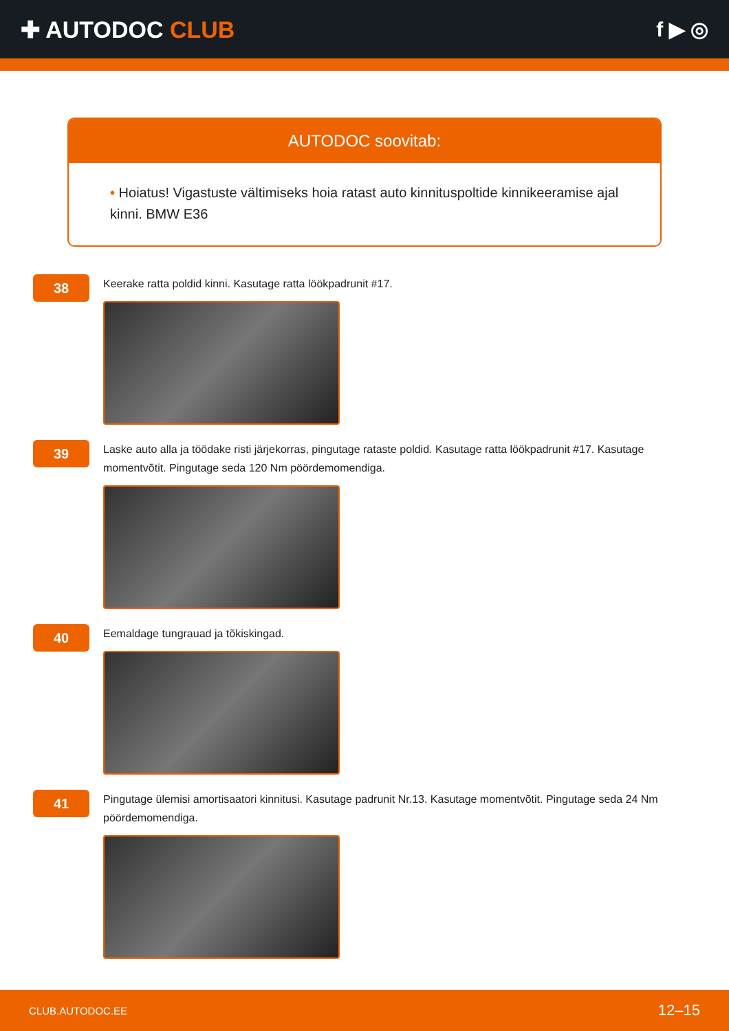✚ AUTODOC CLUB f ▶ ◎
AUTODOC soovitab:
• Hoiatus! Vigastuste vältimiseks hoia ratast auto kinnituspoltide kinnikeeramise ajal kinni. BMW E36
38
Keerake ratta poldid kinni. Kasutage ratta löökpadrunit #17.
39
Laske auto alla ja töödake risti järjekorras, pingutage rataste poldid. Kasutage ratta löökpadrunit #17. Kasutage momentvõtit. Pingutage seda 120 Nm pöördemomendiga.
40
Eemaldage tungrauad ja tõkiskingad.
41
Pingutage ülemisi amortisaatori kinnitusi. Kasutage padrunit Nr.13. Kasutage momentvõtit. Pingutage seda 24 Nm pöördemomendiga.
CLUB.AUTODOC.EE 12–15